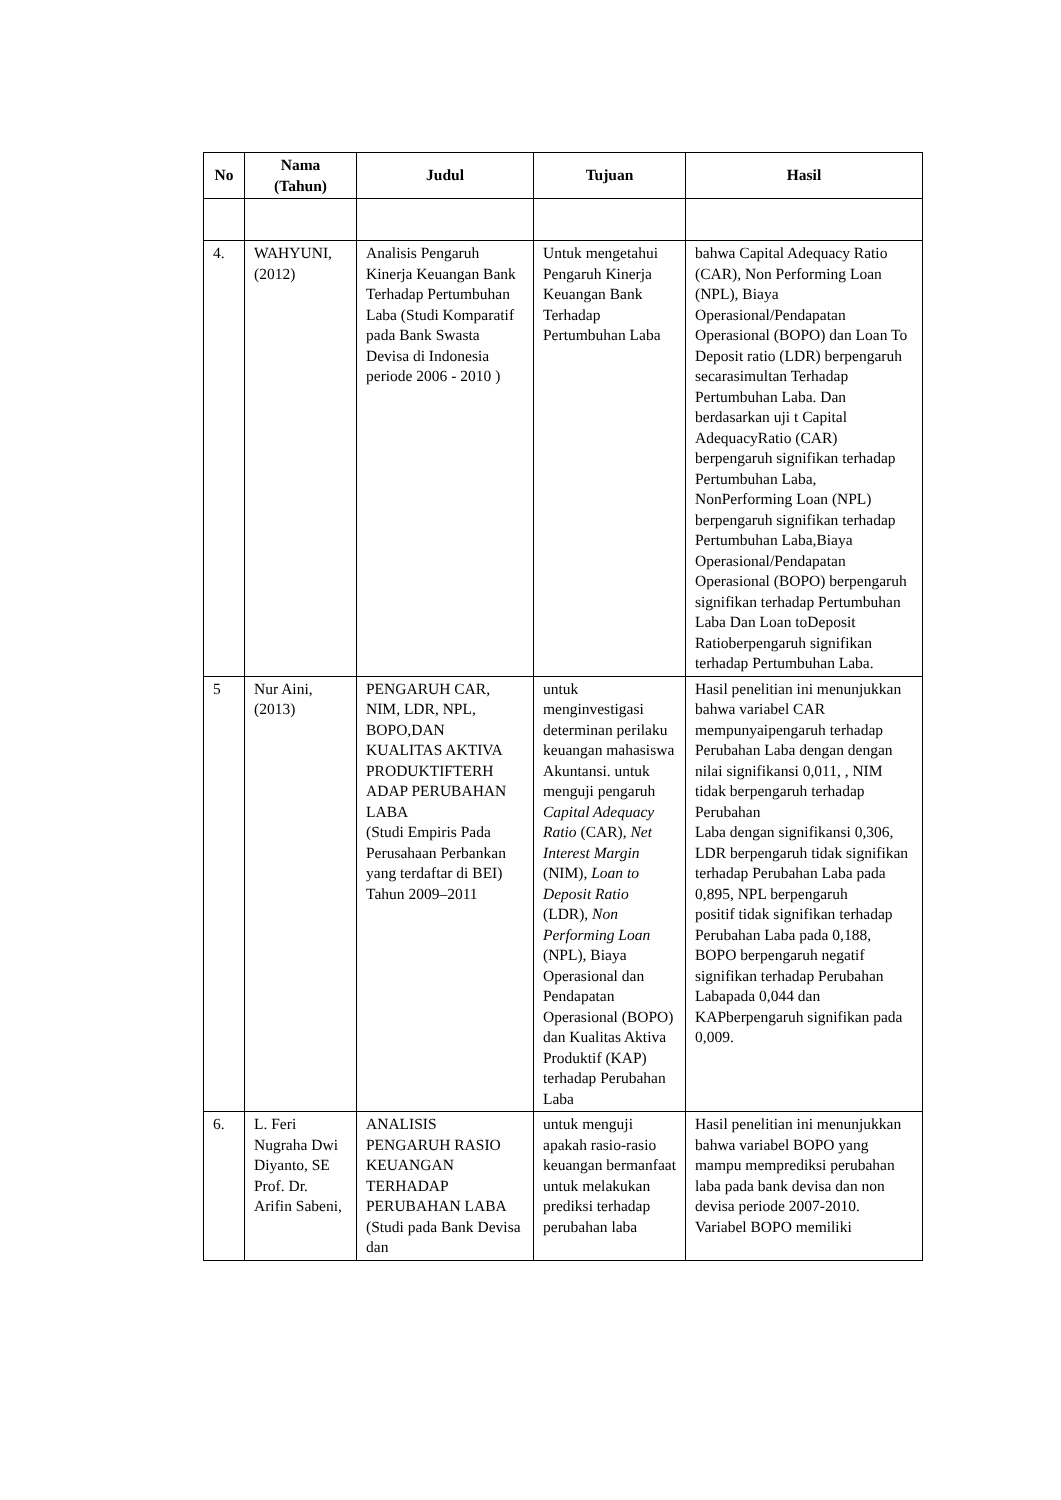| No | Nama (Tahun) | Judul | Tujuan | Hasil |
| --- | --- | --- | --- | --- |
| 4. | WAHYUNI, (2012) | Analisis Pengaruh Kinerja Keuangan Bank Terhadap Pertumbuhan Laba (Studi Komparatif pada Bank Swasta Devisa di Indonesia periode 2006 - 2010 ) | Untuk mengetahui Pengaruh Kinerja Keuangan Bank Terhadap Pertumbuhan Laba | bahwa Capital Adequacy Ratio (CAR), Non Performing Loan (NPL), Biaya Operasional/Pendapatan Operasional (BOPO) dan Loan To Deposit ratio (LDR) berpengaruh secarasimultan Terhadap Pertumbuhan Laba. Dan berdasarkan uji t Capital AdequacyRatio (CAR) berpengaruh signifikan terhadap Pertumbuhan Laba, NonPerforming Loan (NPL) berpengaruh signifikan terhadap Pertumbuhan Laba,Biaya Operasional/Pendapatan Operasional (BOPO) berpengaruh signifikan terhadap Pertumbuhan Laba Dan Loan toDeposit Ratioberpengaruh signifikan terhadap Pertumbuhan Laba. |
| 5 | Nur Aini, (2013) | PENGARUH CAR, NIM, LDR, NPL, BOPO,DAN KUALITAS AKTIVA PRODUKTIFTERH ADAP PERUBAHAN LABA (Studi Empiris Pada Perusahaan Perbankan yang terdaftar di BEI) Tahun 2009–2011 | untuk menginvestigasi determinan perilaku keuangan mahasiswa Akuntansi. untuk menguji pengaruh Capital Adequacy Ratio (CAR), Net Interest Margin (NIM), Loan to Deposit Ratio (LDR), Non Performing Loan (NPL), Biaya Operasional dan Pendapatan Operasional (BOPO) dan Kualitas Aktiva Produktif (KAP) terhadap Perubahan Laba | Hasil penelitian ini menunjukkan bahwa variabel CAR mempunyaipengaruh terhadap Perubahan Laba dengan dengan nilai signifikansi 0,011, , NIM tidak berpengaruh terhadap Perubahan Laba dengan signifikansi 0,306, LDR berpengaruh tidak signifikan terhadap Perubahan Laba pada 0,895, NPL berpengaruh positif tidak signifikan terhadap Perubahan Laba pada 0,188, BOPO berpengaruh negatif signifikan terhadap Perubahan Labapada 0,044 dan KAPberpengaruh signifikan pada 0,009. |
| 6. | L. Feri Nugraha Dwi Diyanto, SE Prof. Dr. Arifin Sabeni, | ANALISIS PENGARUH RASIO KEUANGAN TERHADAP PERUBAHAN LABA (Studi pada Bank Devisa dan | untuk menguji apakah rasio-rasio keuangan bermanfaat untuk melakukan prediksi terhadap perubahan laba | Hasil penelitian ini menunjukkan bahwa variabel BOPO yang mampu memprediksi perubahan laba pada bank devisa dan non devisa periode 2007-2010. Variabel BOPO memiliki |